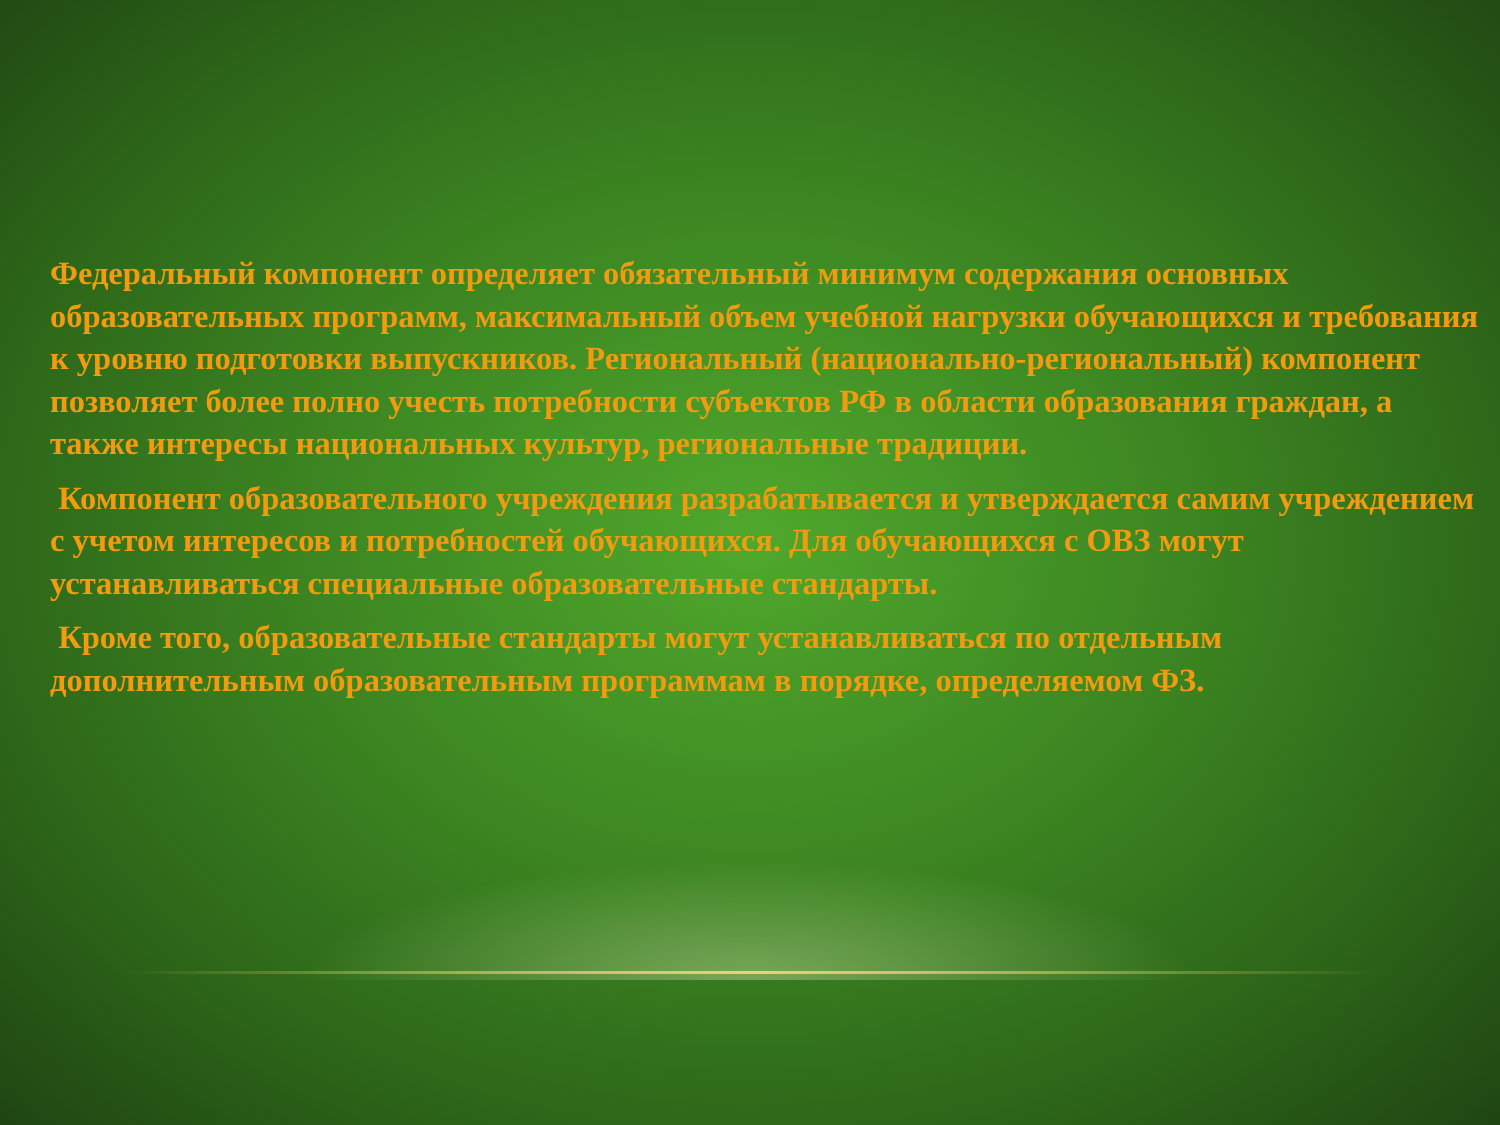Федеральный компонент определяет обязательный минимум содержания основных образовательных программ, максимальный объем учебной нагрузки обучающихся и требования к уровню подготовки выпускников. Региональный (национально-региональный) компонент позволяет более полно учесть потребности субъектов РФ в области образования граждан, а также интересы национальных культур, региональные традиции.
Компонент образовательного учреждения разрабатывается и утверждается самим учреждением с учетом интересов и потребностей обучающихся. Для обучающихся с ОВЗ могут устанавливаться специальные образовательные стандарты.
Кроме того, образовательные стандарты могут устанавливаться по отдельным дополнительным образовательным программам в порядке, определяемом ФЗ.